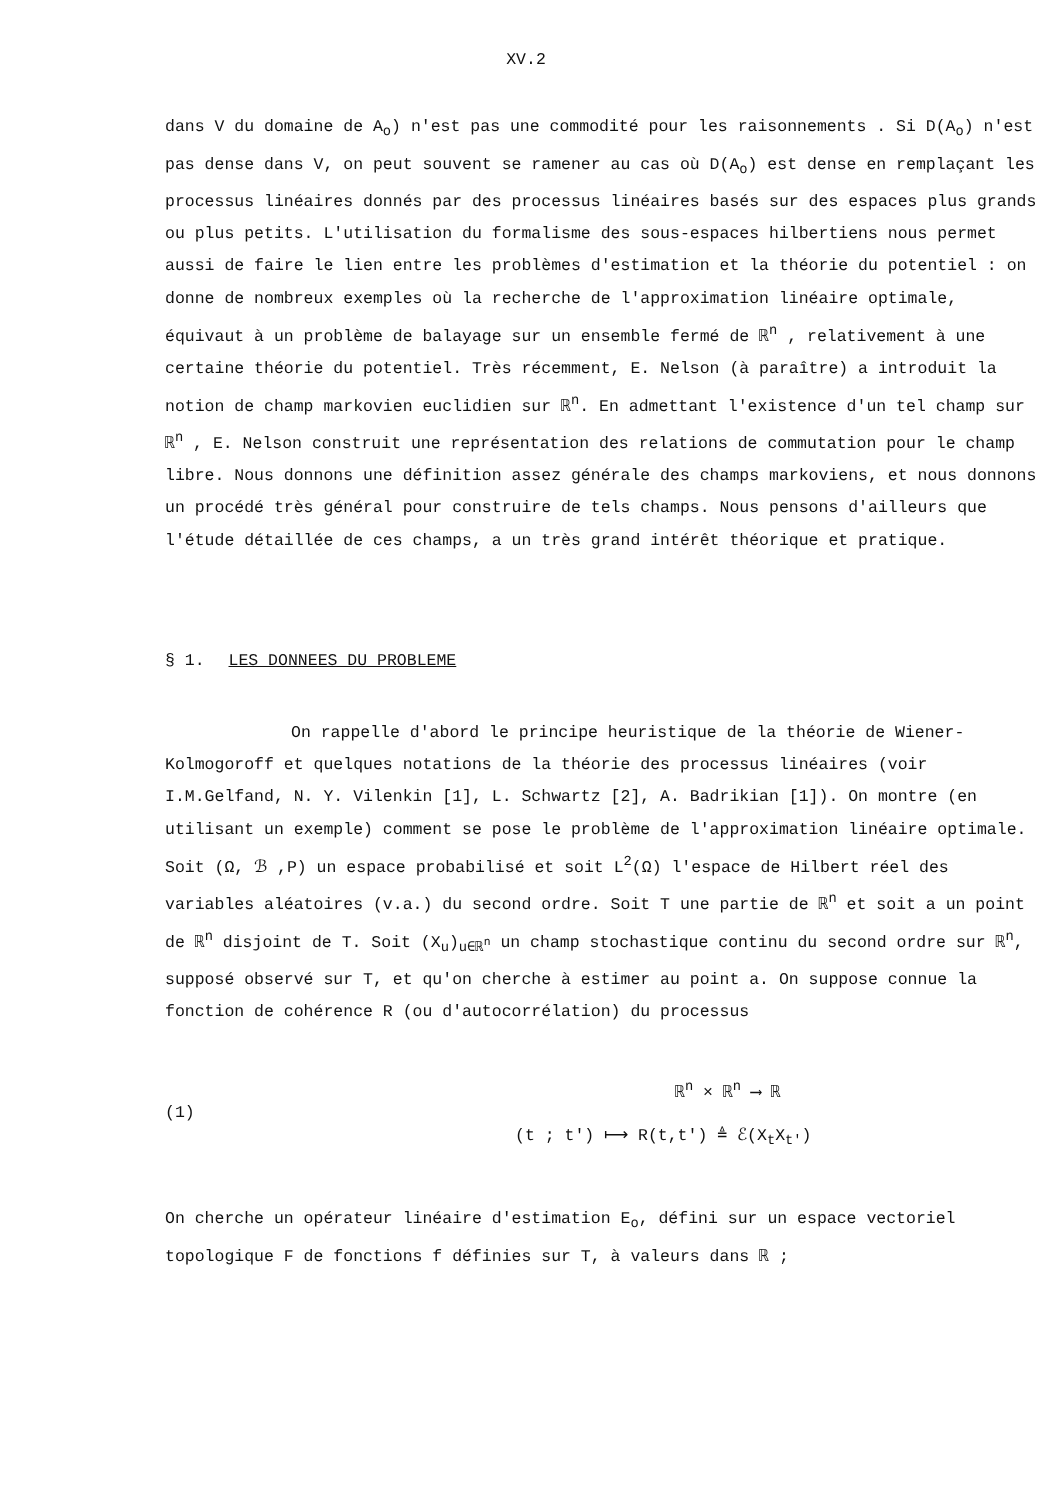XV.2
dans V du domaine de A<sub>o</sub>) n'est pas une commodité pour les raisonnements . Si D(A<sub>o</sub>) n'est pas dense dans V, on peut souvent se ramener au cas où D(A<sub>o</sub>) est dense en remplaçant les processus linéaires donnés par des processus linéaires basés sur des espaces plus grands ou plus petits. L'utilisation du formalisme des sous-espaces hilbertiens nous permet aussi de faire le lien entre les problèmes d'estimation et la théorie du potentiel : on donne de nombreux exemples où la recherche de l'approximation linéaire optimale, équivaut à un problème de balayage sur un ensemble fermé de ℝ<sup>n</sup> , relativement à une certaine théorie du potentiel. Très récemment, E. Nelson (à paraître) a introduit la notion de champ markovien euclidien sur ℝ<sup>n</sup>. En admettant l'existence d'un tel champ sur ℝ<sup>n</sup> , E. Nelson construit une représentation des relations de commutation pour le champ libre. Nous donnons une définition assez générale des champs markoviens, et nous donnons un procédé très général pour construire de tels champs. Nous pensons d'ailleurs que l'étude détaillée de ces champs, a un très grand intérêt théorique et pratique.
§ 1. LES DONNEES DU PROBLEME
On rappelle d'abord le principe heuristique de la théorie de Wiener-Kolmogoroff et quelques notations de la théorie des processus linéaires (voir I.M.Gelfand, N. Y. Vilenkin [1], L. Schwartz [2], A. Badrikian [1]). On montre (en utilisant un exemple) comment se pose le problème de l'approximation linéaire optimale. Soit (Ω, ℬ ,P) un espace probabilisé et soit L<sup>2</sup>(Ω) l'espace de Hilbert réel des variables aléatoires (v.a.) du second ordre. Soit T une partie de ℝ<sup>n</sup> et soit a un point de ℝ<sup>n</sup> disjoint de T. Soit (X<sub>u</sub>)<sub>u∈ℝ<sup>n</sup></sub> un champ stochastique continu du second ordre sur ℝ<sup>n</sup>, supposé observé sur T, et qu'on cherche à estimer au point a. On suppose connue la fonction de cohérence R (ou d'autocorrélation) du processus
(1)
ℝ<sup>n</sup> × ℝ<sup>n</sup> ⟶ ℝ
(t ; t') ⟼ R(t,t') ≜ ℰ(X<sub>t</sub>X<sub>t'</sub>)
On cherche un opérateur linéaire d'estimation E<sub>o</sub>, défini sur un espace vectoriel topologique F de fonctions f définies sur T, à valeurs dans ℝ ;